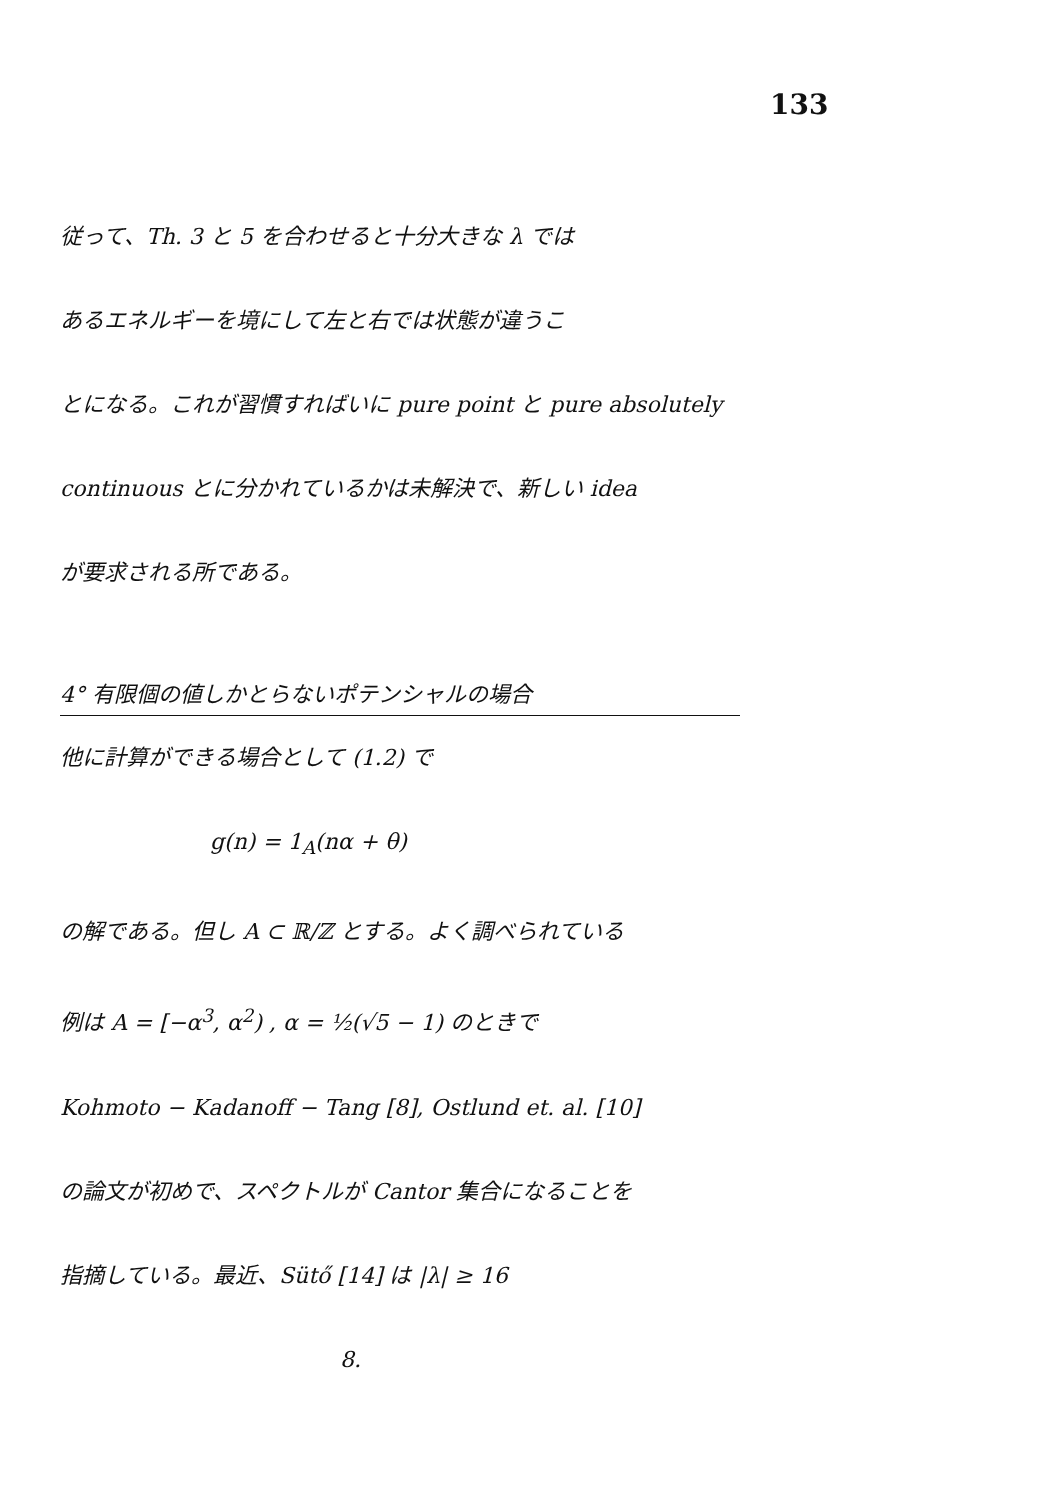133
従って、Th. 3 と 5 を合わせると十分大きな λ では
あるエネルギーを境にして左と右では状態が違うこ
とになる。これが習慣すればいに pure point と pure absolutely
continuous とに分かれているかは未解決で、新しい idea
が要求される所である。
4° 有限個の値しかとらないポテンシャルの場合
他に計算ができる場合として (1.2) で
g(n) = 1<sub>A</sub>(nα + θ)
の解である。但し A ⊂ ℝ/ℤ とする。よく調べられている
例は A = [−α<sup>3</sup>, α<sup>2</sup>) , α = ½(√5 − 1) のときで
Kohmoto − Kadanoff − Tang [8], Ostlund et. al. [10]
の論文が初めで、スペクトルが Cantor 集合になることを
指摘している。最近、Sütő [14] は |λ| ≥ 16
8.